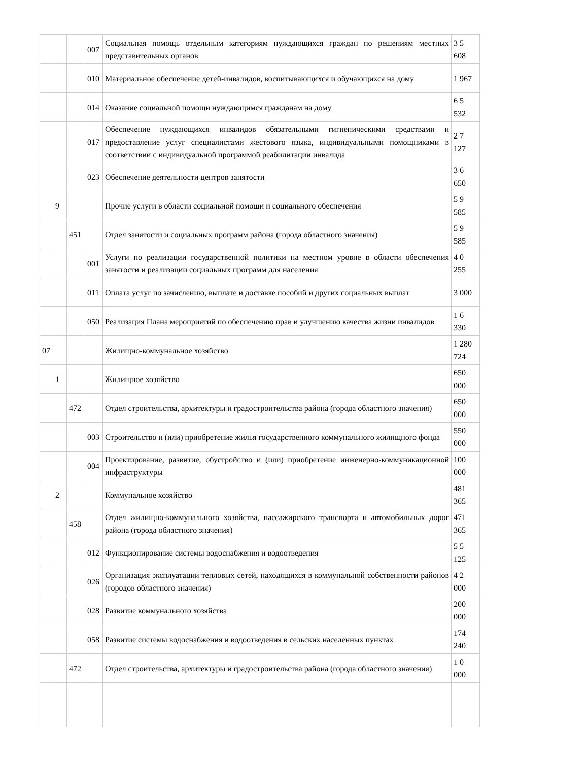| | | | 007 | Социальная помощь отдельным категориям нуждающихся граждан по решениям местных представительных органов | 3 5 608 |
| | | | 010 | Материальное обеспечение детей-инвалидов, воспитывающихся и обучающихся на дому | 1 967 |
| | | | 014 | Оказание социальной помощи нуждающимся гражданам на дому | 6 5 532 |
| | | | 017 | Обеспечение нуждающихся инвалидов обязательными гигиеническими средствами и предоставление услуг специалистами жестового языка, индивидуальными помощниками в соответствии с индивидуальной программой реабилитации инвалида | 2 7 127 |
| | | | 023 | Обеспечение деятельности центров занятости | 3 6 650 |
| | 9 | | | Прочие услуги в области социальной помощи и социального обеспечения | 5 9 585 |
| | | 451 | | Отдел занятости и социальных программ района (города областного значения) | 5 9 585 |
| | | | 001 | Услуги по реализации государственной политики на местном уровне в области обеспечения занятости и реализации социальных программ для населения | 4 0 255 |
| | | | 011 | Оплата услуг по зачислению, выплате и доставке пособий и других социальных выплат | 3 000 |
| | | | 050 | Реализация Плана мероприятий по обеспечению прав и улучшению качества жизни инвалидов | 1 6 330 |
| 07 | | | | Жилищно-коммунальное хозяйство | 1 280 724 |
| | 1 | | | Жилищное хозяйство | 650 000 |
| | | 472 | | Отдел строительства, архитектуры и градостроительства района (города областного значения) | 650 000 |
| | | | 003 | Строительство и (или) приобретение жилья государственного коммунального жилищного фонда | 550 000 |
| | | | 004 | Проектирование, развитие, обустройство и (или) приобретение инженерно-коммуникационной инфраструктуры | 100 000 |
| | 2 | | | Коммунальное хозяйство | 481 365 |
| | | 458 | | Отдел жилищно-коммунального хозяйства, пассажирского транспорта и автомобильных дорог района (города областного значения) | 471 365 |
| | | | 012 | Функционирование системы водоснабжения и водоотведения | 5 5 125 |
| | | | 026 | Организация эксплуатации тепловых сетей, находящихся в коммунальной собственности районов (городов областного значения) | 4 2 000 |
| | | | 028 | Развитие коммунального хозяйства | 200 000 |
| | | | 058 | Развитие системы водоснабжения и водоотведения в сельских населенных пунктах | 174 240 |
| | | 472 | | Отдел строительства, архитектуры и градостроительства района (города областного значения) | 1 0 000 |